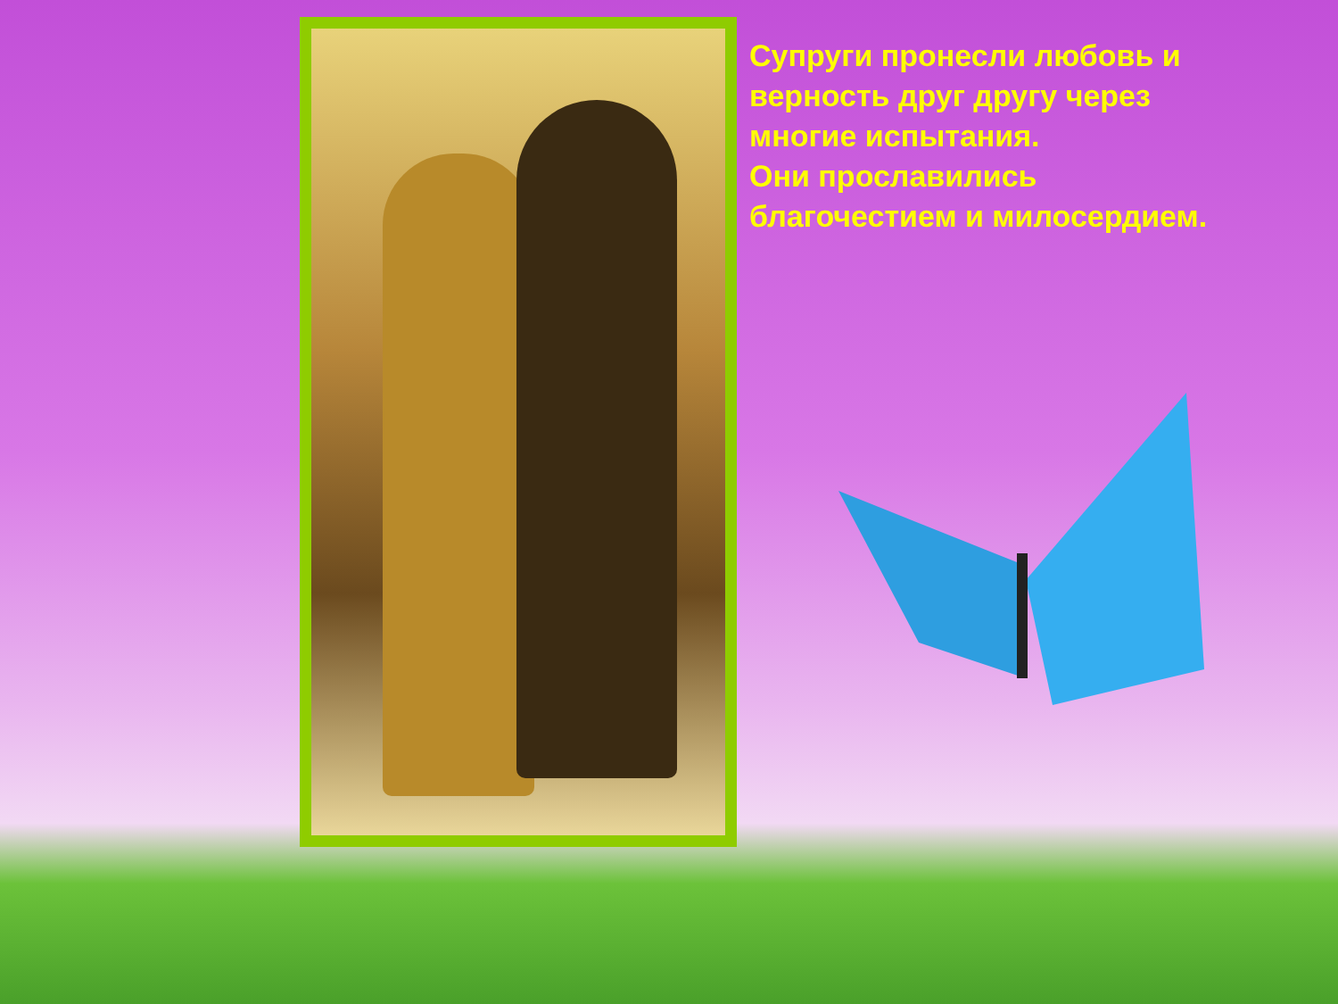Супруги пронесли любовь и верность друг другу через многие испытания.
Они прославились благочестием и милосердием.